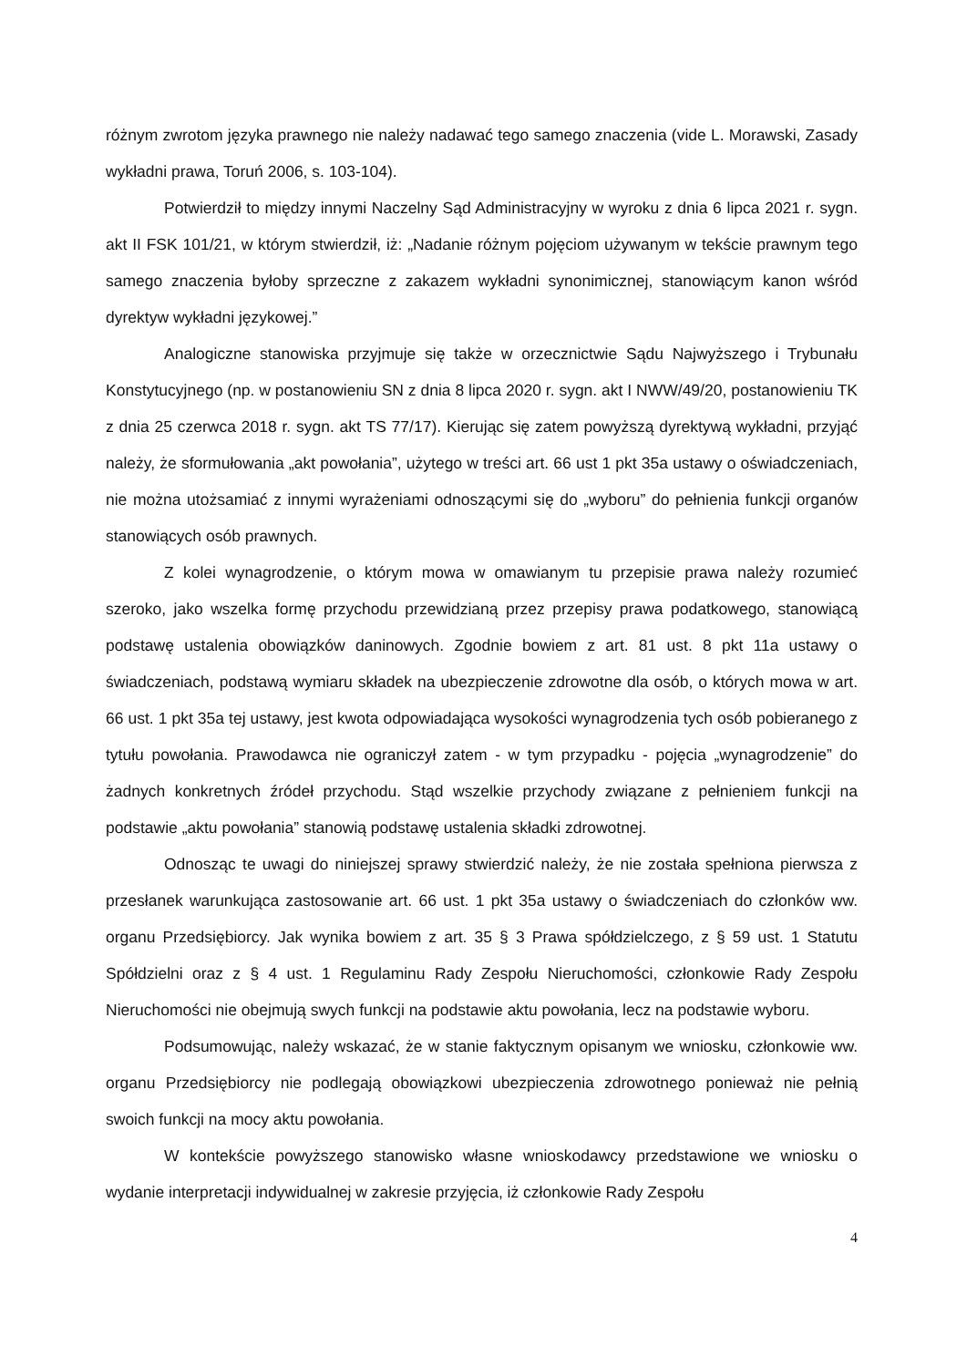różnym zwrotom języka prawnego nie należy nadawać tego samego znaczenia (vide L. Morawski, Zasady wykładni prawa, Toruń 2006, s. 103-104).
Potwierdził to między innymi Naczelny Sąd Administracyjny w wyroku z dnia 6 lipca 2021 r. sygn. akt II FSK 101/21, w którym stwierdził, iż: „Nadanie różnym pojęciom używanym w tekście prawnym tego samego znaczenia byłoby sprzeczne z zakazem wykładni synonimicznej, stanowiącym kanon wśród dyrektyw wykładni językowej.”
Analogiczne stanowiska przyjmuje się także w orzecznictwie Sądu Najwyższego i Trybunału Konstytucyjnego (np. w postanowieniu SN z dnia 8 lipca 2020 r. sygn. akt I NWW/49/20, postanowieniu TK z dnia 25 czerwca 2018 r. sygn. akt TS 77/17). Kierując się zatem powyższą dyrektywą wykładni, przyjąć należy, że sformułowania „akt powołania”, użytego w treści art. 66 ust 1 pkt 35a ustawy o oświadczeniach, nie można utożsamiać z innymi wyrażeniami odnoszącymi się do „wyboru” do pełnienia funkcji organów stanowiących osób prawnych.
Z kolei wynagrodzenie, o którym mowa w omawianym tu przepisie prawa należy rozumieć szeroko, jako wszelka formę przychodu przewidzianą przez przepisy prawa podatkowego, stanowiącą podstawę ustalenia obowiązków daninowych. Zgodnie bowiem z art. 81 ust. 8 pkt 11a ustawy o świadczeniach, podstawą wymiaru składek na ubezpieczenie zdrowotne dla osób, o których mowa w art. 66 ust. 1 pkt 35a tej ustawy, jest kwota odpowiadająca wysokości wynagrodzenia tych osób pobieranego z tytułu powołania. Prawodawca nie ograniczył zatem - w tym przypadku - pojęcia „wynagrodzenie” do żadnych konkretnych źródeł przychodu. Stąd wszelkie przychody związane z pełnieniem funkcji na podstawie „aktu powołania” stanowią podstawę ustalenia składki zdrowotnej.
Odnosząc te uwagi do niniejszej sprawy stwierdzić należy, że nie została spełniona pierwsza z przesłanek warunkująca zastosowanie art. 66 ust. 1 pkt 35a ustawy o świadczeniach do członków ww. organu Przedsiębiorcy. Jak wynika bowiem z art. 35 § 3 Prawa spółdzielczego, z § 59 ust. 1 Statutu Spółdzielni oraz z § 4 ust. 1 Regulaminu Rady Zespołu Nieruchomości, członkowie Rady Zespołu Nieruchomości nie obejmują swych funkcji na podstawie aktu powołania, lecz na podstawie wyboru.
Podsumowując, należy wskazać, że w stanie faktycznym opisanym we wniosku, członkowie ww. organu Przedsiębiorcy nie podlegają obowiązkowi ubezpieczenia zdrowotnego ponieważ nie pełnią swoich funkcji na mocy aktu powołania.
W kontekście powyższego stanowisko własne wnioskodawcy przedstawione we wniosku o wydanie interpretacji indywidualnej w zakresie przyjęcia, iż członkowie Rady Zespołu
4